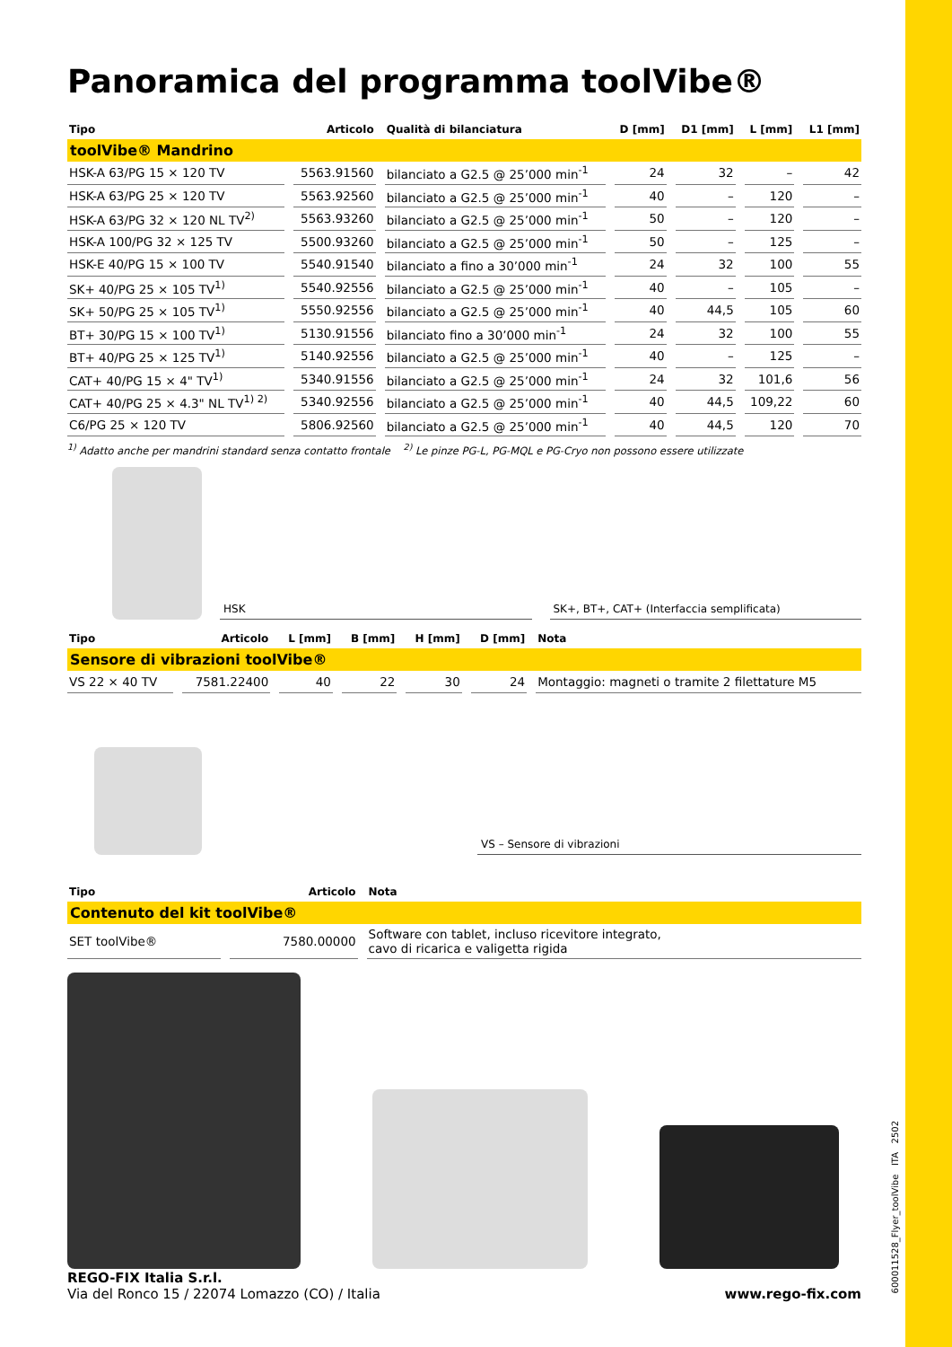Panoramica del programma toolVibe®
| Tipo | Articolo | Qualità di bilanciatura | D [mm] | D1 [mm] | L [mm] | L1 [mm] |
| --- | --- | --- | --- | --- | --- | --- |
| toolVibe® Mandrino | | | | | | |
| HSK-A 63/PG 15 × 120 TV | 5563.91560 | bilanciato a G2.5 @ 25’000 min<sup>-1</sup> | 24 | 32 | – | 42 |
| HSK-A 63/PG 25 × 120 TV | 5563.92560 | bilanciato a G2.5 @ 25’000 min<sup>-1</sup> | 40 | – | 120 | – |
| HSK-A 63/PG 32 × 120 NL TV<sup>2)</sup> | 5563.93260 | bilanciato a G2.5 @ 25’000 min<sup>-1</sup> | 50 | – | 120 | – |
| HSK-A 100/PG 32 × 125 TV | 5500.93260 | bilanciato a G2.5 @ 25’000 min<sup>-1</sup> | 50 | – | 125 | – |
| HSK-E 40/PG 15 × 100 TV | 5540.91540 | bilanciato a fino a 30’000 min<sup>-1</sup> | 24 | 32 | 100 | 55 |
| SK+ 40/PG 25 × 105 TV<sup>1)</sup> | 5540.92556 | bilanciato a G2.5 @ 25’000 min<sup>-1</sup> | 40 | – | 105 | – |
| SK+ 50/PG 25 × 105 TV<sup>1)</sup> | 5550.92556 | bilanciato a G2.5 @ 25’000 min<sup>-1</sup> | 40 | 44,5 | 105 | 60 |
| BT+ 30/PG 15 × 100 TV<sup>1)</sup> | 5130.91556 | bilanciato fino a 30’000 min<sup>-1</sup> | 24 | 32 | 100 | 55 |
| BT+ 40/PG 25 × 125 TV<sup>1)</sup> | 5140.92556 | bilanciato a G2.5 @ 25’000 min<sup>-1</sup> | 40 | – | 125 | – |
| CAT+ 40/PG 15 × 4" TV<sup>1)</sup> | 5340.91556 | bilanciato a G2.5 @ 25’000 min<sup>-1</sup> | 24 | 32 | 101,6 | 56 |
| CAT+ 40/PG 25 × 4.3" NL TV<sup>1) 2)</sup> | 5340.92556 | bilanciato a G2.5 @ 25’000 min<sup>-1</sup> | 40 | 44,5 | 109,22 | 60 |
| C6/PG 25 × 120 TV | 5806.92560 | bilanciato a G2.5 @ 25’000 min<sup>-1</sup> | 40 | 44,5 | 120 | 70 |
<sup>1)</sup> Adatto anche per mandrini standard senza contatto frontale <sup>2)</sup> Le pinze PG-L, PG-MQL e PG-Cryo non possono essere utilizzate
HSK
SK+, BT+, CAT+ (Interfaccia semplificata)
| Tipo | Articolo | L [mm] | B [mm] | H [mm] | D [mm] | Nota |
| --- | --- | --- | --- | --- | --- | --- |
| Sensore di vibrazioni toolVibe® | | | | | | |
| VS 22 × 40 TV | 7581.22400 | 40 | 22 | 30 | 24 | Montaggio: magneti o tramite 2 filettature M5 |
VS – Sensore di vibrazioni
| Tipo | Articolo | Nota |
| --- | --- | --- |
| Contenuto del kit toolVibe® | | |
| SET toolVibe® | 7580.00000 | Software con tablet, incluso ricevitore integrato, cavo di ricarica e valigetta rigida |
600011528_Flyer_toolVibe ITA 2502
REGO-FIX Italia S.r.l.
Via del Ronco 15 / 22074 Lomazzo (CO) / Italia
www.rego-fix.com